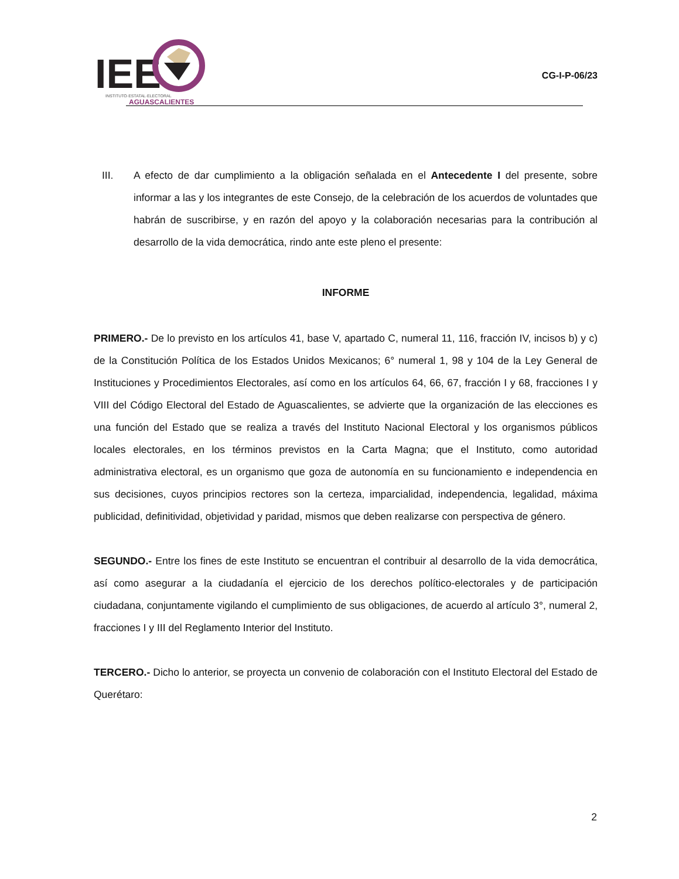IEE
INSTITUTO·ESTATAL·ELECTORAL
AGUASCALIENTES
CG-I-P-06/23
III. A efecto de dar cumplimiento a la obligación señalada en el Antecedente I del presente, sobre informar a las y los integrantes de este Consejo, de la celebración de los acuerdos de voluntades que habrán de suscribirse, y en razón del apoyo y la colaboración necesarias para la contribución al desarrollo de la vida democrática, rindo ante este pleno el presente:
INFORME
PRIMERO.- De lo previsto en los artículos 41, base V, apartado C, numeral 11, 116, fracción IV, incisos b) y c) de la Constitución Política de los Estados Unidos Mexicanos; 6° numeral 1, 98 y 104 de la Ley General de Instituciones y Procedimientos Electorales, así como en los artículos 64, 66, 67, fracción I y 68, fracciones I y VIII del Código Electoral del Estado de Aguascalientes, se advierte que la organización de las elecciones es una función del Estado que se realiza a través del Instituto Nacional Electoral y los organismos públicos locales electorales, en los términos previstos en la Carta Magna; que el Instituto, como autoridad administrativa electoral, es un organismo que goza de autonomía en su funcionamiento e independencia en sus decisiones, cuyos principios rectores son la certeza, imparcialidad, independencia, legalidad, máxima publicidad, definitividad, objetividad y paridad, mismos que deben realizarse con perspectiva de género.
SEGUNDO.- Entre los fines de este Instituto se encuentran el contribuir al desarrollo de la vida democrática, así como asegurar a la ciudadanía el ejercicio de los derechos político-electorales y de participación ciudadana, conjuntamente vigilando el cumplimiento de sus obligaciones, de acuerdo al artículo 3°, numeral 2, fracciones I y III del Reglamento Interior del Instituto.
TERCERO.- Dicho lo anterior, se proyecta un convenio de colaboración con el Instituto Electoral del Estado de Querétaro:
2